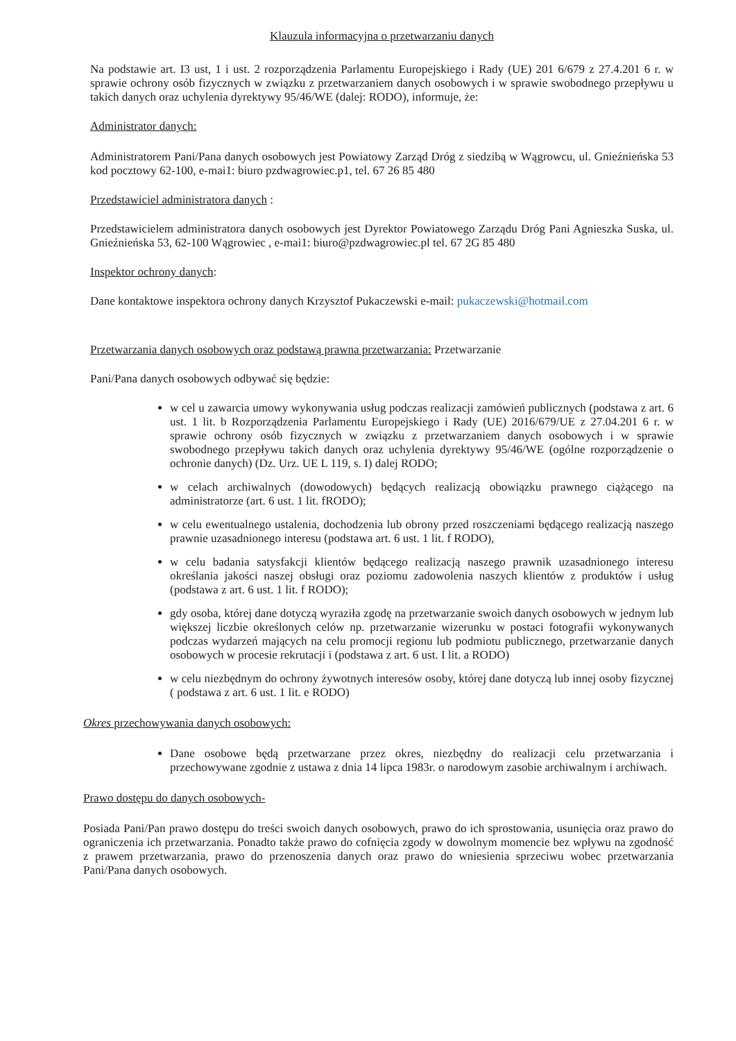Klauzula informacyjna o przetwarzaniu danych
Na podstawie art. I3 ust, 1 i ust. 2 rozporządzenia Parlamentu Europejskiego i Rady (UE) 201 6/679 z 27.4.201 6 r. w sprawie ochrony osób fizycznych w związku z przetwarzaniem danych osobowych i w sprawie swobodnego przepływu u takich danych oraz uchylenia dyrektywy 95/46/WE (dalej: RODO), informuje, że:
Administrator danych:
Administratorem Pani/Pana danych osobowych jest Powiatowy Zarząd Dróg z siedzibą w Wągrowcu, ul. Gnieźnieńska 53 kod pocztowy 62-100, e-mai1: biuro pzdwagrowiec.p1, tel. 67 26 85 480
Przedstawiciel administratora danych :
Przedstawicielem administratora danych osobowych jest Dyrektor Powiatowego Zarządu Dróg Pani Agnieszka Suska, ul. Gnieźnieńska 53, 62-100 Wągrowiec , e-mai1: biuro@pzdwagrowiec.pl tel. 67 2G 85 480
Inspektor ochrony danych:
Dane kontaktowe inspektora ochrony danych Krzysztof Pukaczewski e-mail: pukaczewski@hotmail.com
Przetwarzania danych osobowych oraz podstawą prawna przetwarzania: Przetwarzanie
Pani/Pana danych osobowych odbywać się będzie:
w cel u zawarcia umowy wykonywania usług podczas realizacji zamówień publicznych (podstawa z art. 6 ust. 1 lit. b Rozporządzenia Parlamentu Europejskiego i Rady (UE) 2016/679/UE z 27.04.201 6 r. w sprawie ochrony osób fizycznych w związku z przetwarzaniem danych osobowych i w sprawie swobodnego przepływu takich danych oraz uchylenia dyrektywy 95/46/WE (ogólne rozporządzenie o ochronie danych) (Dz. Urz. UE L 119, s. I) dalej RODO;
w celach archiwalnych (dowodowych) będących realizacją obowiązku prawnego ciążącego na administratorze (art. 6 ust. 1 lit. fRODO);
w celu ewentualnego ustalenia, dochodzenia lub obrony przed roszczeniami będącego realizacją naszego prawnie uzasadnionego interesu (podstawa art. 6 ust. 1 lit. f RODO),
w celu badania satysfakcji klientów będącego realizacją naszego prawnik uzasadnionego interesu określania jakości naszej obsługi oraz poziomu zadowolenia naszych klientów z produktów i usług (podstawa z art. 6 ust. 1 lit. f RODO);
gdy osoba, której dane dotyczą wyraziła zgodę na przetwarzanie swoich danych osobowych w jednym lub większej liczbie określonych celów np. przetwarzanie wizerunku w postaci fotografii wykonywanych podczas wydarzeń mających na celu promocji regionu lub podmiotu publicznego, przetwarzanie danych osobowych w procesie rekrutacji i (podstawa z art. 6 ust. I lit. a RODO)
w celu niezbędnym do ochrony żywotnych interesów osoby, której dane dotyczą lub innej osoby fizycznej ( podstawa z art. 6 ust. 1 lit. e RODO)
Okres przechowywania danych osobowych:
Dane osobowe będą przetwarzane przez okres, niezbędny do realizacji celu przetwarzania i przechowywane zgodnie z ustawa z dnia 14 lipca 1983r. o narodowym zasobie archiwalnym i archiwach.
Prawo dostępu do danych osobowych-
Posiada Pani/Pan prawo dostępu do treści swoich danych osobowych, prawo do ich sprostowania, usunięcia oraz prawo do ograniczenia ich przetwarzania. Ponadto także prawo do cofnięcia zgody w dowolnym momencie bez wpływu na zgodność z prawem przetwarzania, prawo do przenoszenia danych oraz prawo do wniesienia sprzeciwu wobec przetwarzania Pani/Pana danych osobowych.